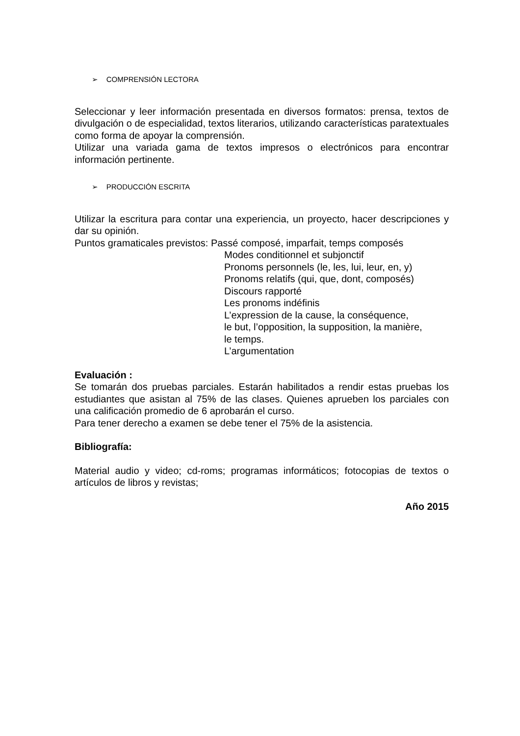➢ COMPRENSIÓN LECTORA
Seleccionar y leer información presentada en diversos formatos: prensa, textos de divulgación o de especialidad, textos literarios, utilizando características paratextuales como forma de apoyar la comprensión.
Utilizar una variada gama de textos impresos o electrónicos para encontrar información pertinente.
➢ PRODUCCIÓN ESCRITA
Utilizar la escritura para contar una experiencia, un proyecto, hacer descripciones y dar su opinión.
Puntos gramaticales previstos: Passé composé, imparfait, temps composés
Modes conditionnel et subjonctif
Pronoms personnels (le, les, lui, leur, en, y)
Pronoms relatifs (qui, que, dont, composés)
Discours rapporté
Les pronoms indéfinis
L’expression de la cause, la conséquence,
le but, l’opposition, la supposition, la manière,
le temps.
L’argumentation
Evaluación :
Se tomarán dos pruebas parciales. Estarán habilitados a rendir estas pruebas los estudiantes que asistan al 75% de las clases. Quienes aprueben los parciales con una calificación promedio de 6 aprobarán el curso.
Para tener derecho a examen se debe tener el 75% de la asistencia.
Bibliografía:
Material audio y video; cd-roms; programas informáticos; fotocopias de textos o artículos de libros y revistas;
Año 2015